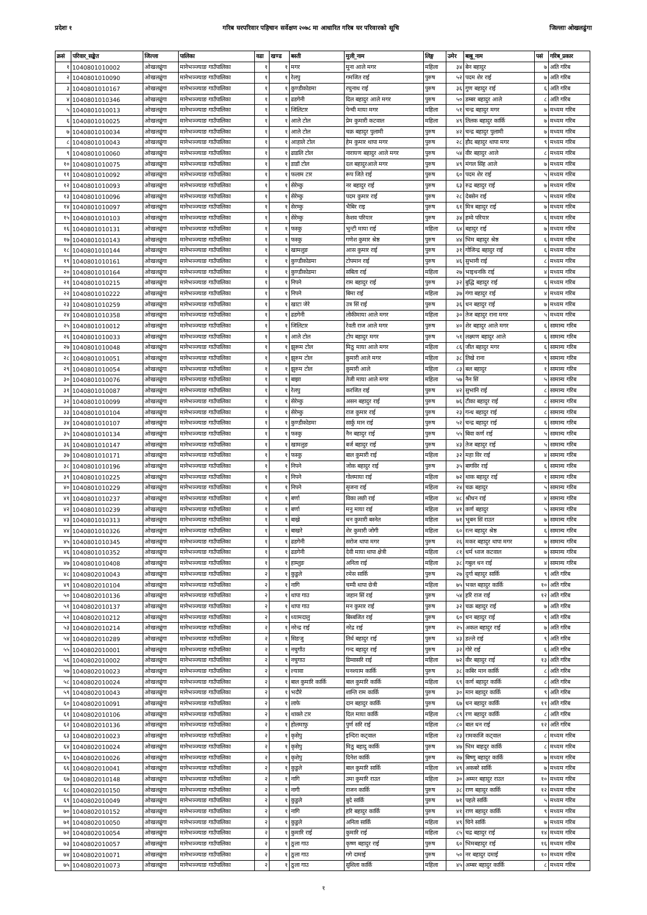प्रदेशः १ गरिब घरपरिवार पहिचान सर्वेक्षण २०७८ मा आधारित गरिब घर परिवारको सूचि जिल्लाः ओखलढुंगा
| क्रसं | परिवार_सङ्केत | जिल्ला | पालिका | वडा | खण्ड | बस्ती | मुली_नाम | लिङ्ग | उमेर | बाबु_नाम | पसं | गरिब_प्रकार |
| --- | --- | --- | --- | --- | --- | --- | --- | --- | --- | --- | --- | --- |
| १ | 1040801010002 | ओखलढुंगा | मानेभञ्ज्याङ गाउँपालिका | १ | १ | मगर | मुना आले मगर | महिला | ३४ | बेन बहादुर | ७ | अति गरिब |
| २ | 1040801010090 | ओखलढुंगा | मानेभञ्ज्याङ गाउँपालिका | १ | १ | रेलपु | गमजित राई | पुरुष | ५२ | पदम शेर राई | ७ | अति गरिब |
| ३ | 1040801010167 | ओखलढुंगा | मानेभञ्ज्याङ गाउँपालिका | १ | १ | कुण्डीकोडमा | रघुनाथ राई | पुरुष | ३६ | गुण बहादुर राई | ६ | अति गरिब |
| ४ | 1040801010346 | ओखलढुंगा | मानेभञ्ज्याङ गाउँपालिका | १ | १ | ढडगेनी | दिल बहादुर आले मगर | पुरुष | ५० | डम्बर बहादुर आले | ८ | अति गरिब |
| ५ | 1040801010013 | ओखलढुंगा | मानेभञ्ज्याङ गाउँपालिका | १ | १ | जिलिटार | पेन्ची माया मगर | महिला | ५१ | चन्द्र बहादुर मगर | ७ | मध्यम गरिब |
| ६ | 1040801010025 | ओखलढुंगा | मानेभञ्ज्याङ गाउँपालिका | १ | १ | आले टोल | प्रेम कुमारी कटवाल | महिला | ४९ | तिलक बहादुर कार्कि | ७ | मध्यम गरिब |
| ७ | 1040801010034 | ओखलढुंगा | मानेभञ्ज्याङ गाउँपालिका | १ | १ | आले टोल | चक्र बहादुर पुलामी | पुरुष | ४२ | चन्द्र बहादुर पुलामी | ७ | मध्यम गरिब |
| ८ | 1040801010043 | ओखलढुंगा | मानेभञ्ज्याङ गाउँपालिका | १ | १ | आहाले टोल | हेम कुमार थापा मगर | पुरुष | २८ | हौद बहादुर थापा मगर | ९ | मध्यम गरिब |
| ९ | 1040801010060 | ओखलढुंगा | मानेभञ्ज्याङ गाउँपालिका | १ | १ | ढाडलि टोल | नारायण बहादुर आले मगर | पुरुष | ५४ | वीर बहादुर आले | ८ | मध्यम गरिब |
| १० | 1040801010075 | ओखलढुंगा | मानेभञ्ज्याङ गाउँपालिका | १ | १ | डाडाँ टोल | दल बहादुरआले मगर | पुरुष | ४९ | मंगल सिंह आले | ७ | मध्यम गरिब |
| ११ | 1040801010092 | ओखलढुंगा | मानेभञ्ज्याङ गाउँपालिका | १ | १ | फलाम टार | रूप जिते राई | पुरुष | ६० | पदम शेर राई | ५ | मध्यम गरिब |
| १२ | 1040801010093 | ओखलढुंगा | मानेभञ्ज्याङ गाउँपालिका | १ | १ | सेरेम्कु | नर बहादुर राई | पुरुष | ६३ | रुद्र बहादुर राई | ७ | मध्यम गरिब |
| १३ | 1040801010096 | ओखलढुंगा | मानेभञ्ज्याङ गाउँपालिका | १ | १ | सेरेम्कु | पदम कुमार राई | पुरुष | २८ | देबसेन राई | ५ | मध्यम गरिब |
| १४ | 1040801010097 | ओखलढुंगा | मानेभञ्ज्याङ गाउँपालिका | १ | १ | सेरम्कु | भैबिर राइ | पुरुष | ६१ | मित्र बहादुर राई | ७ | मध्यम गरिब |
| १५ | 1040801010103 | ओखलढुंगा | मानेभञ्ज्याङ गाउँपालिका | १ | १ | सेरेम्कु | केशव परियार | पुरुष | ३४ | हम्वे परियार | ६ | मध्यम गरिब |
| १६ | 1040801010131 | ओखलढुंगा | मानेभञ्ज्याङ गाउँपालिका | १ | १ | फस्कु | भुन्टी माया राई | महिला | ६४ | बहादुर राई | ७ | मध्यम गरिब |
| १७ | 1040801010143 | ओखलढुंगा | मानेभञ्ज्याङ गाउँपालिका | १ | १ | फस्कु | गणेश कुमार श्रेष्ठ | पुरुष | ४४ | भिम बहादुर श्रेष्ठ | ६ | मध्यम गरिब |
| १८ | 1040801010144 | ओखलढुंगा | मानेभञ्ज्याङ गाउँपालिका | १ | १ | खामलुङ | आस कुमार राई | पुरुष | ३१ | गोजिन्द्र बहादुर राई | ६ | मध्यम गरिब |
| १९ | 1040801010161 | ओखलढुंगा | मानेभञ्ज्याङ गाउँपालिका | १ | १ | कुण्डीकोडमा | टोपमान राई | पुरुष | ४६ | सुभानी राई | ८ | मध्यम गरिब |
| २० | 1040801010164 | ओखलढुंगा | मानेभञ्ज्याङ गाउँपालिका | १ | १ | कुण्डीकोडमा | सबिता राई | महिला | २७ | भाइधनकि राई | ४ | मध्यम गरिब |
| २१ | 1040801010215 | ओखलढुंगा | मानेभञ्ज्याङ गाउँपालिका | १ | १ | निपने | राम बहादुर राई | पुरुष | ३२ | बुद्धि बहादुर राई | ६ | मध्यम गरिब |
| २२ | 1040801010222 | ओखलढुंगा | मानेभञ्ज्याङ गाउँपालिका | १ | १ | निपने | बिमा राई | महिला | ३७ | गंगा बहादुर राई | ४ | मध्यम गरिब |
| २३ | 1040801010259 | ओखलढुंगा | मानेभञ्ज्याङ गाउँपालिका | १ | १ | खाटा जेरे | उत्र सिं राई | पुरुष | ३६ | धन बहादुर राई | ७ | मध्यम गरिब |
| २४ | 1040801010358 | ओखलढुंगा | मानेभञ्ज्याङ गाउँपालिका | १ | १ | ढडगेनी | लोकीमाया आले मगर | महिला | ३० | तेज बहादुर राना मगर | ५ | मध्यम गरिब |
| २५ | 1040801010012 | ओखलढुंगा | मानेभञ्ज्याङ गाउँपालिका | १ | १ | जिलिटार | रेवती राज आले मगर | पुरुष | ४० | शेर बहादुर आले मगर | ६ | सामान्य गरिब |
| २६ | 1040801010033 | ओखलढुंगा | मानेभञ्ज्याङ गाउँपालिका | १ | १ | आले टोल | टोप बहादुर मगर | पुरुष | ५१ | लक्ष्मण बहादुर आले | ६ | सामान्य गरिब |
| २७ | 1040801010048 | ओखलढुंगा | मानेभञ्ज्याङ गाउँपालिका | १ | १ | झुरूम टोल | मिठु माया आले मगर | महिला | ८६ | जीत बहादुर मगर | ६ | सामान्य गरिब |
| २८ | 1040801010051 | ओखलढुंगा | मानेभञ्ज्याङ गाउँपालिका | १ | १ | झुरुम टोल | कुमारी आले मगर | महिला | ३८ | तिखे राना | ९ | सामान्य गरिब |
| २९ | 1040801010054 | ओखलढुंगा | मानेभञ्ज्याङ गाउँपालिका | १ | १ | झुरुम टोल | कुमारी आले | महिला | ८३ | बल बहादुर | १ | सामान्य गरिब |
| ३० | 1040801010076 | ओखलढुंगा | मानेभञ्ज्याङ गाउँपालिका | १ | १ | बाझा | तेजी माया आले मगर | महिला | ५७ | नैन सिं | ५ | सामान्य गरिब |
| ३१ | 1040801010087 | ओखलढुंगा | मानेभञ्ज्याङ गाउँपालिका | १ | १ | रेलपु | करजित राई | पुरुष | ४२ | सुभानि राई | ८ | सामान्य गरिब |
| ३२ | 1040801010099 | ओखलढुंगा | मानेभञ्ज्याङ गाउँपालिका | १ | १ | सेरेम्कु | असन बहादुर राई | पुरुष | ७६ | टीका बहादुर राई | ८ | सामान्य गरिब |
| ३३ | 1040801010104 | ओखलढुंगा | मानेभञ्ज्याङ गाउँपालिका | १ | १ | सेरेम्कु | राज कुमार राई | पुरुष | २३ | गन्ध बहादुर राई | ८ | सामान्य गरिब |
| ३४ | 1040801010107 | ओखलढुंगा | मानेभञ्ज्याङ गाउँपालिका | १ | १ | कुण्डीकोडमा | सार्कु मान राई | पुरुष | ५२ | चन्द्र बहादुर राई | ६ | सामान्य गरिब |
| ३५ | 1040801010134 | ओखलढुंगा | मानेभञ्ज्याङ गाउँपालिका | १ | १ | फस्कु | नैन बहादुर राई | पुरुष | ५५ | बिवा कर्ण राई | ५ | सामान्य गरिब |
| ३६ | 1040801010147 | ओखलढुंगा | मानेभञ्ज्याङ गाउँपालिका | १ | १ | खामलुङ | बर्ज बहादुर राई | पुरुष | ४३ | तेज बहादुर राई | ५ | सामान्य गरिब |
| ३७ | 1040801010171 | ओखलढुंगा | मानेभञ्ज्याङ गाउँपालिका | १ | १ | फस्कु | बाल कुमारी राई | महिला | ३२ | महा विर राई | ४ | सामान्य गरिब |
| ३८ | 1040801010196 | ओखलढुंगा | मानेभञ्ज्याङ गाउँपालिका | १ | १ | निपने | जोक बहादुर राई | पुरुष | ३५ | बागविर राई | ६ | सामान्य गरिब |
| ३९ | 1040801010225 | ओखलढुंगा | मानेभञ्ज्याङ गाउँपालिका | १ | १ | निपने | गोलमाया राई | महिला | ७२ | थाक बहादुर राई | १ | सामान्य गरिब |
| ४० | 1040801010229 | ओखलढुंगा | मानेभञ्ज्याङ गाउँपालिका | १ | १ | निपने | सृजना राई | महिला | २४ | चक्र बहादुर | ५ | सामान्य गरिब |
| ४१ | 1040801010237 | ओखलढुंगा | मानेभञ्ज्याङ गाउँपालिका | १ | १ | बर्णा | विका लछी राई | महिला | ४८ | श्रीधन राई | ४ | सामान्य गरिब |
| ४२ | 1040801010239 | ओखलढुंगा | मानेभञ्ज्याङ गाउँपालिका | १ | १ | बर्णा | मनु माया राई | महिला | ४१ | कर्ण बहादुर | ५ | सामान्य गरिब |
| ४३ | 1040801010313 | ओखलढुंगा | मानेभञ्ज्याङ गाउँपालिका | १ | १ | बाख्रे | धन कुमारी बस्नेत | महिला | ७१ | भुबन सिं राउत | ७ | सामान्य गरिब |
| ४४ | 1040801010326 | ओखलढुंगा | मानेभञ्ज्याङ गाउँपालिका | १ | १ | बाखरे | शेर कुमारी जोगी | महिला | ६० | रत्न बहादुर श्रेष्ठ | ६ | सामान्य गरिब |
| ४५ | 1040801010345 | ओखलढुंगा | मानेभञ्ज्याङ गाउँपालिका | १ | १ | ढडगेनी | सरोज थापा मगर | पुरुष | २६ | मकर बहादुर थापा मगर | ७ | सामान्य गरिब |
| ४६ | 1040801010352 | ओखलढुंगा | मानेभञ्ज्याङ गाउँपालिका | १ | १ | ढडगेनी | देवी माया थापा क्षेत्री | महिला | ८१ | धर्म ध्वज कटवाल | ७ | सामान्य गरिब |
| ४७ | 1040801010408 | ओखलढुंगा | मानेभञ्ज्याङ गाउँपालिका | १ | १ | हाम्लुङ | अनिता राई | महिला | ३८ | गबुल धन राई | ४ | सामान्य गरिब |
| ४८ | 1040802010043 | ओखलढुंगा | मानेभञ्ज्याङ गाउँपालिका | २ | १ | कुडुले | रमेस सार्कि | पुरुष | २७ | दुर्गा बहादुर सार्कि | ९ | अति गरिब |
| ४९ | 1040802010104 | ओखलढुंगा | मानेभञ्ज्याङ गाउँपालिका | २ | १ | नागि | चम्पी थापा छेत्री | महिला | ७५ | भक्त बहादुर कार्कि | १० | अति गरिब |
| ५० | 1040802010136 | ओखलढुंगा | मानेभञ्ज्याङ गाउँपालिका | २ | १ | थापा गाउ | जहान सिं राई | पुरुष | ५४ | हरि राज राई | १२ | अति गरिब |
| ५१ | 1040802010137 | ओखलढुंगा | मानेभञ्ज्याङ गाउँपालिका | २ | १ | थापा गाउ | मन कुमार राई | पुरुष | ३२ | चक्र बहादुर राई | ७ | अति गरिब |
| ५२ | 1040802010212 | ओखलढुंगा | मानेभञ्ज्याङ गाउँपालिका | २ | १ | ध्यामदालु | बिब्बजित राई | पुरुष | ६० | धन बहादुर राई | ९ | अति गरिब |
| ५३ | 1040802010214 | ओखलढुंगा | मानेभञ्ज्याङ गाउँपालिका | २ | १ | नरेन्द्र राई | नरेद्र राई | पुरुष | २५ | अकल बहादुर राई | ७ | अति गरिब |
| ५४ | 1040802010289 | ओखलढुंगा | मानेभञ्ज्याङ गाउँपालिका | २ | १ | सिङजु | तिर्थ बहादुर राई | पुरुष | ४३ | डल्ले राई | ९ | अति गरिब |
| ५५ | 1040802010001 | ओखलढुंगा | मानेभञ्ज्याङ गाउँपालिका | २ | १ | नचुगाँउ | गन्द बहादुर राई | पुरुष | ३२ | गाेरे राई | ६ | अति गरिब |
| ५६ | 1040802010002 | ओखलढुंगा | मानेभञ्ज्याङ गाउँपालिका | २ | १ | नचुगाउ | डिम्वासरि राई | महिला | ७२ | वीर बहादुर राई | १३ | अति गरिब |
| ५७ | 1040802010023 | ओखलढुंगा | मानेभञ्ज्याङ गाउँपालिका | २ | १ | ल्यावा | घनश्याम कार्कि | पुरुष | ३८ | कबिर मान कार्कि | ८ | अति गरिब |
| ५८ | 1040802010024 | ओखलढुंगा | मानेभञ्ज्याङ गाउँपालिका | २ | १ | बाल कुमारि कार्कि | बाल कुमारि कार्कि | महिला | ६९ | कर्ण बहादुर कार्कि | ८ | अति गरिब |
| ५९ | 1040802010043 | ओखलढुंगा | मानेभञ्ज्याङ गाउँपालिका | २ | १ | भदाैरे | शान्ति राम कार्कि | पुरुष | ३० | मान बहादुर कार्कि | ९ | अति गरिब |
| ६० | 1040802010091 | ओखलढुंगा | मानेभञ्ज्याङ गाउँपालिका | २ | १ | लाफे | दान बहादुर कार्कि | पुरुष | ६७ | धन बहादुर कार्कि | ११ | अति गरिब |
| ६१ | 1040802010106 | ओखलढुंगा | मानेभञ्ज्याङ गाउँपालिका | २ | १ | थाक्ले टार | दिल माया कार्कि | महिला | ८९ | रण बहादुर कार्कि | ८ | अति गरिब |
| ६२ | 1040802010136 | ओखलढुंगा | मानेभञ्ज्याङ गाउँपालिका | २ | १ | हाेलमाफु | पुर्ण सरि राई | महिला | ८० | बाल धन राई | १२ | अति गरिब |
| ६३ | 1040802010023 | ओखलढुंगा | मानेभञ्ज्याङ गाउँपालिका | २ | १ | कृसेपु | इन्दिरा कट्वाल | महिला | २३ | रामकाजि कट्वाल | ८ | मध्यम गरिब |
| ६४ | 1040802010024 | ओखलढुंगा | मानेभञ्ज्याङ गाउँपालिका | २ | १ | कृसेपु | मिठु बहादु कार्कि | पुरुष | ४७ | भिम बाहदुर कार्कि | ८ | मध्यम गरिब |
| ६५ | 1040802010026 | ओखलढुंगा | मानेभञ्ज्याङ गाउँपालिका | २ | १ | कृशेपु | दिनेश कार्कि | पुरुष | २७ | बिष्णु बहादुर कार्कि | ७ | मध्यम गरिब |
| ६६ | 1040802010041 | ओखलढुंगा | मानेभञ्ज्याङ गाउँपालिका | २ | १ | कुडुले | बाल कुमारि सार्कि | महिला | ४९ | अकबरे सार्कि | ७ | मध्यम गरिब |
| ६७ | 1040802010148 | ओखलढुंगा | मानेभञ्ज्याङ गाउँपालिका | २ | १ | नागि | उमा कुमारि राउत | महिला | ३० | अम्मर बहादुर राउत | १० | मध्यम गरिब |
| ६८ | 1040802010150 | ओखलढुंगा | मानेभञ्ज्याङ गाउँपालिका | २ | १ | नागी | राजन कार्कि | पुरुष | ३८ | राण बहादुर कार्कि | १२ | मध्यम गरिब |
| ६९ | 1040802010049 | ओखलढुंगा | मानेभञ्ज्याङ गाउँपालिका | २ | १ | कुडुले | बुदे सार्कि | पुरुष | ७१ | पहले सार्कि | ५ | मध्यम गरिब |
| ७० | 1040802010152 | ओखलढुंगा | मानेभञ्ज्याङ गाउँपालिका | २ | १ | नागि | हरि बहादुर कार्कि | पुरुष | ४१ | राण बहादुर कार्कि | ९ | मध्यम गरिब |
| ७१ | 1040802010050 | ओखलढुंगा | मानेभञ्ज्याङ गाउँपालिका | २ | १ | कुडुले | अनिता सार्कि | महिला | ४९ | चिने सार्कि | ७ | मध्यम गरिब |
| ७२ | 1040802010054 | ओखलढुंगा | मानेभञ्ज्याङ गाउँपालिका | २ | १ | कुमारि राई | कुमारि राई | महिला | ८५ | चद्र बहादुर राई | १४ | मध्यम गरिब |
| ७३ | 1040802010057 | ओखलढुंगा | मानेभञ्ज्याङ गाउँपालिका | २ | १ | ठुला गाउ | कृष्ण बहादुर राई | पुरुष | ६० | भिमबहादुर राई | १६ | मध्यम गरिब |
| ७४ | 1040802010071 | ओखलढुंगा | मानेभञ्ज्याङ गाउँपालिका | २ | १ | ठुला गाउ | गगे दामाई | पुरुष | ५० | नर बहादुर दमाई | १० | मध्यम गरिब |
| ७५ | 1040802010073 | ओखलढुंगा | मानेभञ्ज्याङ गाउँपालिका | २ | १ | ठुला गाउ | सुशिला कार्कि | महिला | ४५ | अम्बर बहादुर कार्कि | ८ | मध्यम गरिब |
१